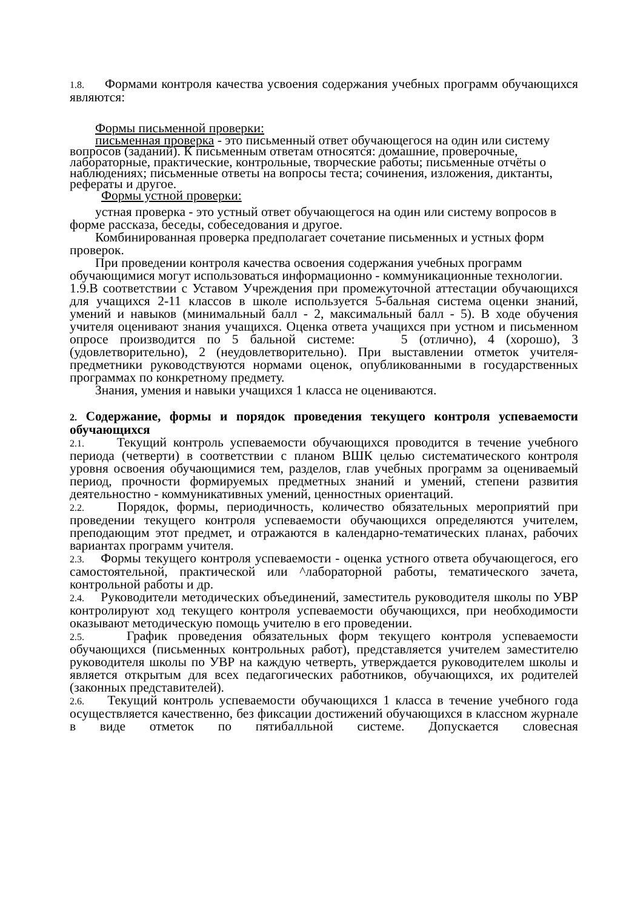1.8. Формами контроля качества усвоения содержания учебных программ обучающихся являются:
Формы письменной проверки:
письменная проверка - это письменный ответ обучающегося на один или систему вопросов (заданий). К письменным ответам относятся: домашние, проверочные, лабораторные, практические, контрольные, творческие работы; письменные отчёты о наблюдениях; письменные ответы на вопросы теста; сочинения, изложения, диктанты, рефераты и другое.
Формы устной проверки:
устная проверка - это устный ответ обучающегося на один или систему вопросов в форме рассказа, беседы, собеседования и другое.
Комбинированная проверка предполагает сочетание письменных и устных форм проверок.
При проведении контроля качества освоения содержания учебных программ обучающимися могут использоваться информационно - коммуникационные технологии.
1.9.В соответствии с Уставом Учреждения при промежуточной аттестации обучающихся для учащихся 2-11 классов в школе используется 5-бальная система оценки знаний, умений и навыков (минимальный балл - 2, максимальный балл - 5). В ходе обучения учителя оценивают знания учащихся. Оценка ответа учащихся при устном и письменном опросе производится по 5 бальной системе: 5 (отлично), 4 (хорошо), 3 (удовлетворительно), 2 (неудовлетворительно). При выставлении отметок учителя- предметники руководствуются нормами оценок, опубликованными в государственных программах по конкретному предмету.
Знания, умения и навыки учащихся 1 класса не оцениваются.
2. Содержание, формы и порядок проведения текущего контроля успеваемости обучающихся
2.1. Текущий контроль успеваемости обучающихся проводится в течение учебного периода (четверти) в соответствии с планом ВШК целью систематического контроля уровня освоения обучающимися тем, разделов, глав учебных программ за оцениваемый период, прочности формируемых предметных знаний и умений, степени развития деятельностно - коммуникативных умений, ценностных ориентаций.
2.2. Порядок, формы, периодичность, количество обязательных мероприятий при проведении текущего контроля успеваемости обучающихся определяются учителем, преподающим этот предмет, и отражаются в календарно-тематических планах, рабочих вариантах программ учителя.
2.3. Формы текущего контроля успеваемости - оценка устного ответа обучающегося, его самостоятельной, практической или ^лабораторной работы, тематического зачета, контрольной работы и др.
2.4. Руководители методических объединений, заместитель руководителя школы по УВР контролируют ход текущего контроля успеваемости обучающихся, при необходимости оказывают методическую помощь учителю в его проведении.
2.5. График проведения обязательных форм текущего контроля успеваемости обучающихся (письменных контрольных работ), представляется учителем заместителю руководителя школы по УВР на каждую четверть, утверждается руководителем школы и является открытым для всех педагогических работников, обучающихся, их родителей (законных представителей).
2.6. Текущий контроль успеваемости обучающихся 1 класса в течение учебного года осуществляется качественно, без фиксации достижений обучающихся в классном журнале в виде отметок по пятибалльной системе. Допускается словесная